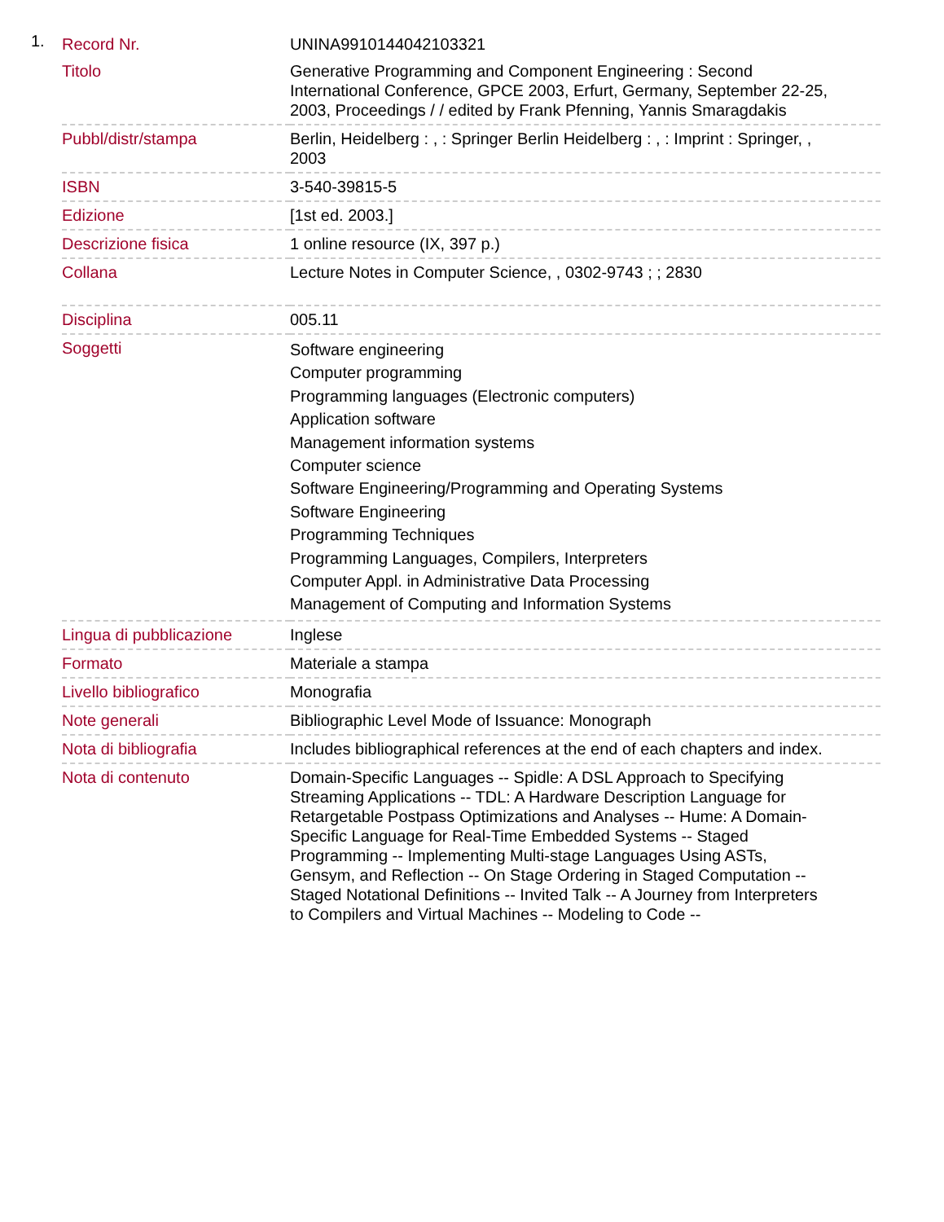1.
| Record Nr. | UNINA9910144042103321 |
| Titolo | Generative Programming and Component Engineering : Second International Conference, GPCE 2003, Erfurt, Germany, September 22-25, 2003, Proceedings / / edited by Frank Pfenning, Yannis Smaragdakis |
| Pubbl/distr/stampa | Berlin, Heidelberg : , : Springer Berlin Heidelberg : , : Imprint : Springer, , 2003 |
| ISBN | 3-540-39815-5 |
| Edizione | [1st ed. 2003.] |
| Descrizione fisica | 1 online resource (IX, 397 p.) |
| Collana | Lecture Notes in Computer Science, , 0302-9743 ; ; 2830 |
| Disciplina | 005.11 |
| Soggetti | Software engineering Computer programming Programming languages (Electronic computers) Application software Management information systems Computer science Software Engineering/Programming and Operating Systems Software Engineering Programming Techniques Programming Languages, Compilers, Interpreters Computer Appl. in Administrative Data Processing Management of Computing and Information Systems |
| Lingua di pubblicazione | Inglese |
| Formato | Materiale a stampa |
| Livello bibliografico | Monografia |
| Note generali | Bibliographic Level Mode of Issuance: Monograph |
| Nota di bibliografia | Includes bibliographical references at the end of each chapters and index. |
| Nota di contenuto | Domain-Specific Languages -- Spidle: A DSL Approach to Specifying Streaming Applications -- TDL: A Hardware Description Language for Retargetable Postpass Optimizations and Analyses -- Hume: A Domain-Specific Language for Real-Time Embedded Systems -- Staged Programming -- Implementing Multi-stage Languages Using ASTs, Gensym, and Reflection -- On Stage Ordering in Staged Computation -- Staged Notational Definitions -- Invited Talk -- A Journey from Interpreters to Compilers and Virtual Machines -- Modeling to Code -- |